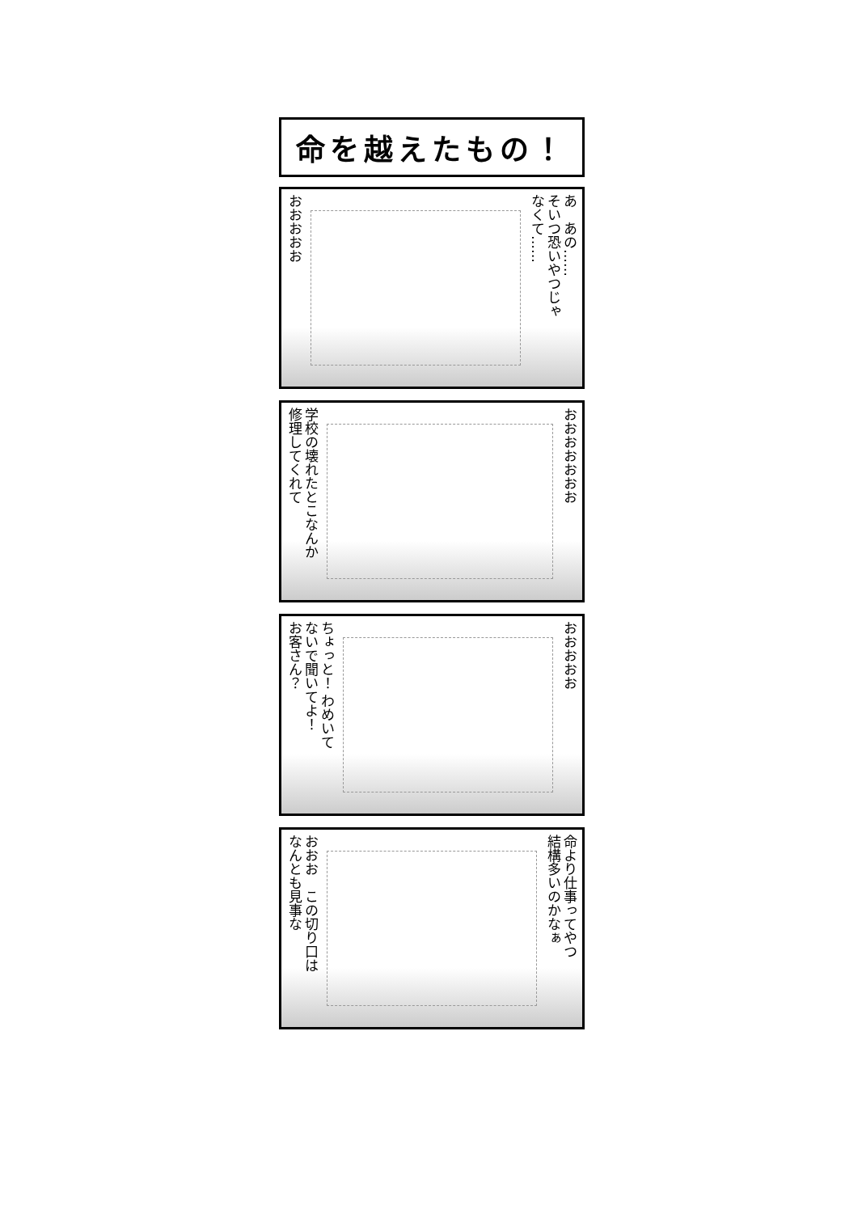命を越えたもの！
おおおおお
あ　あの……
そいつ恐いやつじゃ
なくて……
学校の壊れたとこなんか
修理してくれて
おおおおおおお
ちょっと！ わめいて
ないで聞いてよ！
お客さん？
おおおおお
おおお　この切り口は
なんとも見事な
命より仕事ってやつ
結構多いのかなぁ